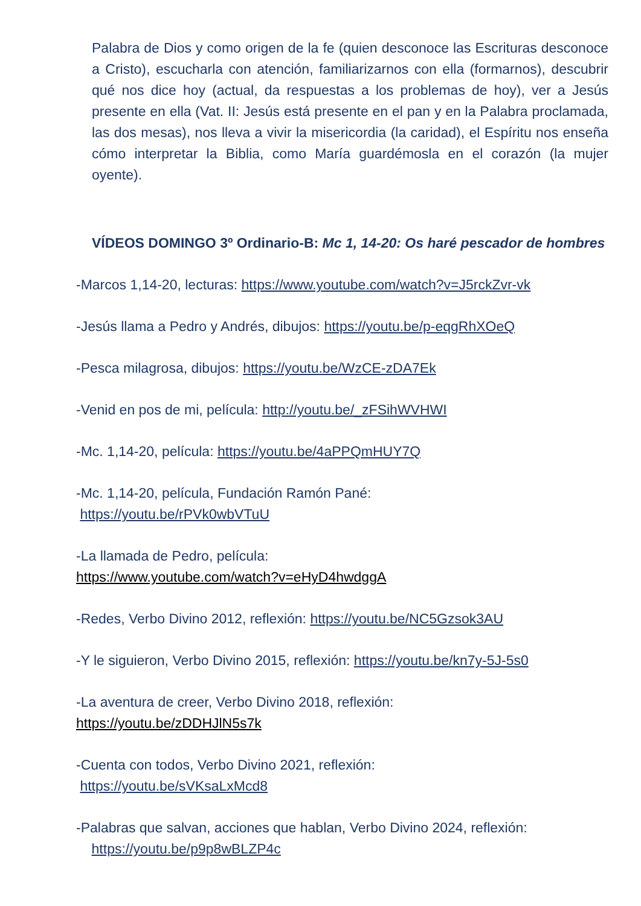Palabra de Dios y como origen de la fe (quien desconoce las Escrituras desconoce a Cristo), escucharla con atención, familiarizarnos con ella (formarnos), descubrir qué nos dice hoy (actual, da respuestas a los problemas de hoy), ver a Jesús presente en ella (Vat. II: Jesús está presente en el pan y en la Palabra proclamada, las dos mesas), nos lleva a vivir la misericordia (la caridad), el Espíritu nos enseña cómo interpretar la Biblia, como María guardémosla en el corazón (la mujer oyente).
VÍDEOS DOMINGO 3º Ordinario-B: Mc 1, 14-20: Os haré pescador de hombres
-Marcos 1,14-20, lecturas: https://www.youtube.com/watch?v=J5rckZvr-vk
-Jesús llama a Pedro y Andrés, dibujos: https://youtu.be/p-eqgRhXOeQ
-Pesca milagrosa, dibujos: https://youtu.be/WzCE-zDA7Ek
-Venid en pos de mi, película: http://youtu.be/_zFSihWVHWI
-Mc. 1,14-20, película: https://youtu.be/4aPPQmHUY7Q
-Mc. 1,14-20, película, Fundación Ramón Pané:
https://youtu.be/rPVk0wbVTuU
-La llamada de Pedro, película:
https://www.youtube.com/watch?v=eHyD4hwdggA
-Redes, Verbo Divino 2012, reflexión: https://youtu.be/NC5Gzsok3AU
-Y le siguieron, Verbo Divino 2015, reflexión: https://youtu.be/kn7y-5J-5s0
-La aventura de creer, Verbo Divino 2018, reflexión:
https://youtu.be/zDDHJlN5s7k
-Cuenta con todos, Verbo Divino 2021, reflexión:
https://youtu.be/sVKsaLxMcd8
-Palabras que salvan, acciones que hablan, Verbo Divino 2024, reflexión:
https://youtu.be/p9p8wBLZP4c